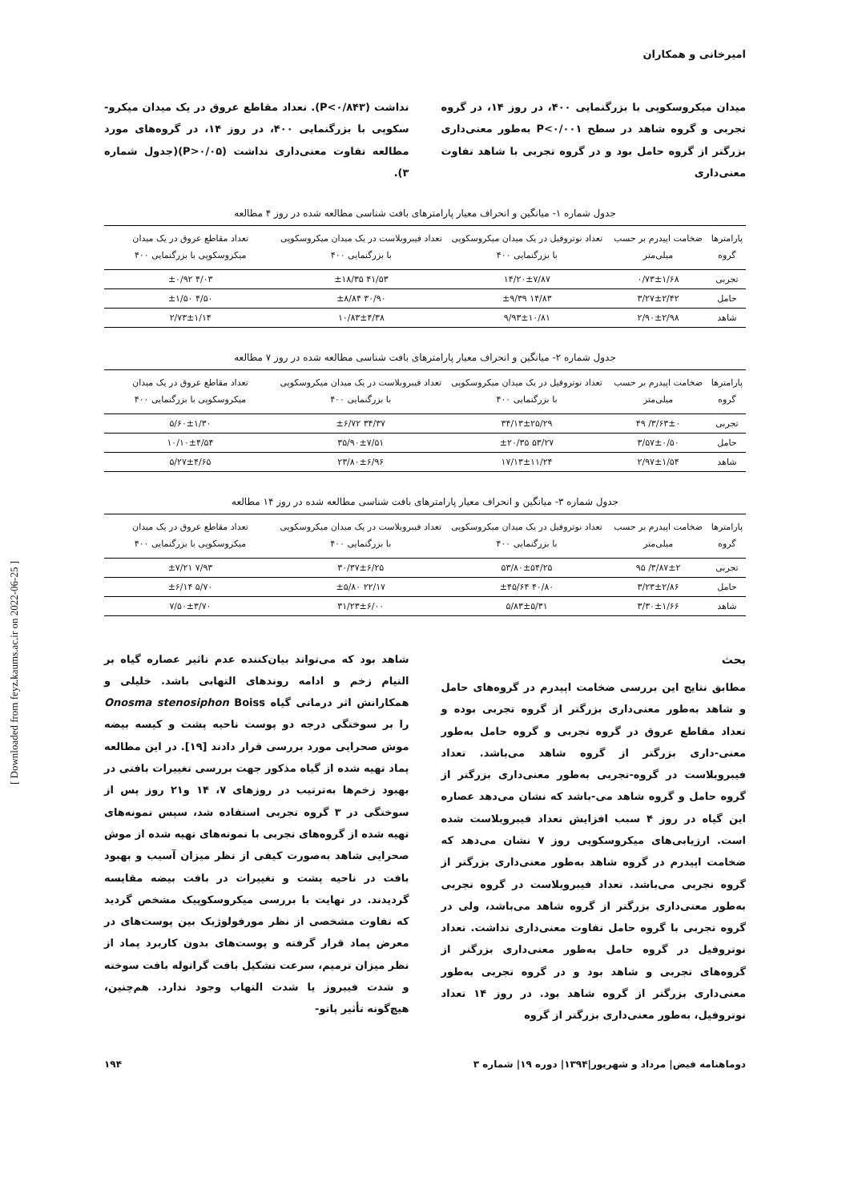امیرخانی و همکاران
میدان میکروسکوپی با بزرگنمایی ۴۰۰، در روز ۱۴، در گروه تجربی و گروه شاهد در سطح P<۰/۰۰۱ به‌طور معنی‌داری بزرگتر از گروه حامل بود و در گروه تجربی با شاهد تفاوت معنی‌داری
نداشت (P<۰/۸۴۳). تعداد مقاطع عروق در یک میدان میکرو-سکوپی با بزرگنمایی ۴۰۰، در روز ۱۴، در گروه‌های مورد مطالعه تفاوت معنی‌داری نداشت (P>۰/۰۵)(جدول شماره ۳).
جدول شماره ۱- میانگین و انحراف معیار پارامترهای بافت شناسی مطالعه شده در روز ۴ مطالعه
| پارامترها گروه | ضخامت اپیدرم بر حسب میلی‌متر | تعداد نوتروفیل در یک میدان میکروسکوپی با بزرگنمایی ۴۰۰ | تعداد فیبروبلاست در یک میدان میکروسکوپی با بزرگنمایی ۴۰۰ | تعداد مقاطع عروق در یک میدان میکروسکوپی با بزرگنمایی ۴۰۰ |
| --- | --- | --- | --- | --- |
| تجربی | ۰/۷۳±۱/۶۸ | ۱۴/۲۰±۷/۸۷ | ۴۱/۵۳ ±۱۸/۳۵ | ۴/۰۳ ±۰/۹۲ |
| حامل | ۳/۲۷±۲/۴۲ | ۱۴/۸۳ ±۹/۳۹ | ۳۰/۹۰ ±۸/۸۴ | ۴/۵۰ ±۱/۵۰ |
| شاهد | ۲/۹۰±۲/۹۸ | ۹/۹۳±۱۰/۸۱ | ۱۰/۸۳±۴/۳۸ | ۲/۷۳±۱/۱۴ |
جدول شماره ۲- میانگین و انحراف معیار پارامترهای بافت شناسی مطالعه شده در روز ۷ مطالعه
| پارامترها گروه | ضخامت اپیدرم بر حسب میلی‌متر | تعداد نوتروفیل در یک میدان میکروسکوپی با بزرگنمایی ۴۰۰ | تعداد فیبروبلاست در یک میدان میکروسکوپی با بزرگنمایی ۴۰۰ | تعداد مقاطع عروق در یک میدان میکروسکوپی با بزرگنمایی ۴۰۰ |
| --- | --- | --- | --- | --- |
| تجربی | ۳/۶۳±۰/ ۴۹ | ۳۴/۱۳±۲۵/۲۹ | ۳۴/۳۷ ±۶/۷۲ | ۵/۶۰±۱/۳۰ |
| حامل | ۳/۵۷±۰/۵۰ | ۵۳/۲۷ ±۲۰/۳۵ | ۳۵/۹۰±۷/۵۱ | ۱۰/۱۰±۴/۵۴ |
| شاهد | ۲/۹۷±۱/۵۴ | ۱۷/۱۳±۱۱/۲۴ | ۲۳/۸۰±۶/۹۶ | ۵/۲۷±۴/۶۵ |
جدول شماره ۳- میانگین و انحراف معیار پارامترهای بافت شناسی مطالعه شده در روز ۱۴ مطالعه
| پارامترها گروه | ضخامت اپیدرم بر حسب میلی‌متر | تعداد نوتروفیل در یک میدان میکروسکوپی با بزرگنمایی ۴۰۰ | تعداد فیبروبلاست در یک میدان میکروسکوپی با بزرگنمایی ۴۰۰ | تعداد مقاطع عروق در یک میدان میکروسکوپی با بزرگنمایی ۴۰۰ |
| --- | --- | --- | --- | --- |
| تجربی | ۳/۸۷±۲/ ۹۵ | ۵۳/۸۰±۵۴/۲۵ | ۳۰/۳۷±۶/۲۵ | ۷/۹۳ ±۷/۲۱ |
| حامل | ۳/۲۳±۲/۸۶ | ۴۰/۸۰ ±۴۵/۶۴ | ۲۲/۱۷ ±۵/۸۰ | ۵/۷۰ ±۶/۱۴ |
| شاهد | ۳/۳۰±۱/۶۶ | ۵/۸۳±۵/۳۱ | ۳۱/۲۳±۶/۰۰ | ۷/۵۰±۳/۷۰ |
بحث
مطابق نتایج این بررسی ضخامت اپیدرم در گروه‌های حامل و شاهد به‌طور معنی‌داری بزرگتر از گروه تجربی بوده و تعداد مقاطع عروق در گروه تجربی و گروه حامل به‌طور معنی-داری بزرگتر از گروه شاهد می‌باشد. تعداد فیبروبلاست در گروه-تجربی به‌طور معنی‌داری بزرگتر از گروه حامل و گروه شاهد می-باشد که نشان می‌دهد عصاره این گیاه در روز ۴ سبب افزایش تعداد فیبروبلاست شده است. ارزیابی‌های میکروسکوپی روز ۷ نشان می‌دهد که ضخامت اپیدرم در گروه شاهد به‌طور معنی‌داری بزرگتر از گروه تجربی می‌باشد. تعداد فیبروبلاست در گروه تجربی به‌طور معنی‌داری بزرگتر از گروه شاهد می‌باشد، ولی در گروه تجربی با گروه حامل تفاوت معنی‌داری نداشت. تعداد نوتروفیل در گروه حامل به‌طور معنی‌داری بزرگتر از گروه‌های تجربی و شاهد بود و در گروه تجربی به‌طور معنی‌داری بزرگتر از گروه شاهد بود. در روز ۱۴ تعداد نوتروفیل، به‌طور معنی‌داری بزرگتر از گروه
شاهد بود که می‌تواند بیان‌کننده عدم تاثیر عصاره گیاه بر التیام زخم و ادامه روندهای التهابی باشد. خلیلی و همکارانش اثر درمانی گیاه Onosma stenosiphon Boiss را بر سوختگی درجه دو پوست ناحیه پشت و کیسه بیضه موش صحرایی مورد بررسی قرار دادند [۱۹]. در این مطالعه پماد تهیه شده از گیاه مذکور جهت بررسی تغییرات بافتی در بهبود زخم‌ها به‌ترتیب در روزهای ۷، ۱۴ و۲۱ روز پس از سوختگی در ۳ گروه تجربی استفاده شد، سپس نمونه‌های تهیه شده از گروه‌های تجربی با نمونه‌های تهیه شده از موش صحرایی شاهد به‌صورت کیفی از نظر میزان آسیب و بهبود بافت در ناحیه پشت و تغییرات در بافت بیضه مقایسه گردیدند. در نهایت با بررسی میکروسکوپیک مشخص گردید که تفاوت مشخصی از نظر مورفولوژیک بین پوست‌های در معرض پماد قرار گرفته و پوست‌های بدون کاربرد پماد از نظر میزان ترمیم، سرعت تشکیل بافت گرانوله بافت سوخته و شدت فیبروز یا شدت التهاب وجود ندارد. هم‌چنین، هیچ‌گونه تأثیر پاتو-
دوماهنامه فیض| مرداد و شهریور|۱۳۹۴| دوره ۱۹| شماره ۳ ۱۹۴
[ Downloaded from feyz.kaums.ac.ir on 2022-06-25 ]